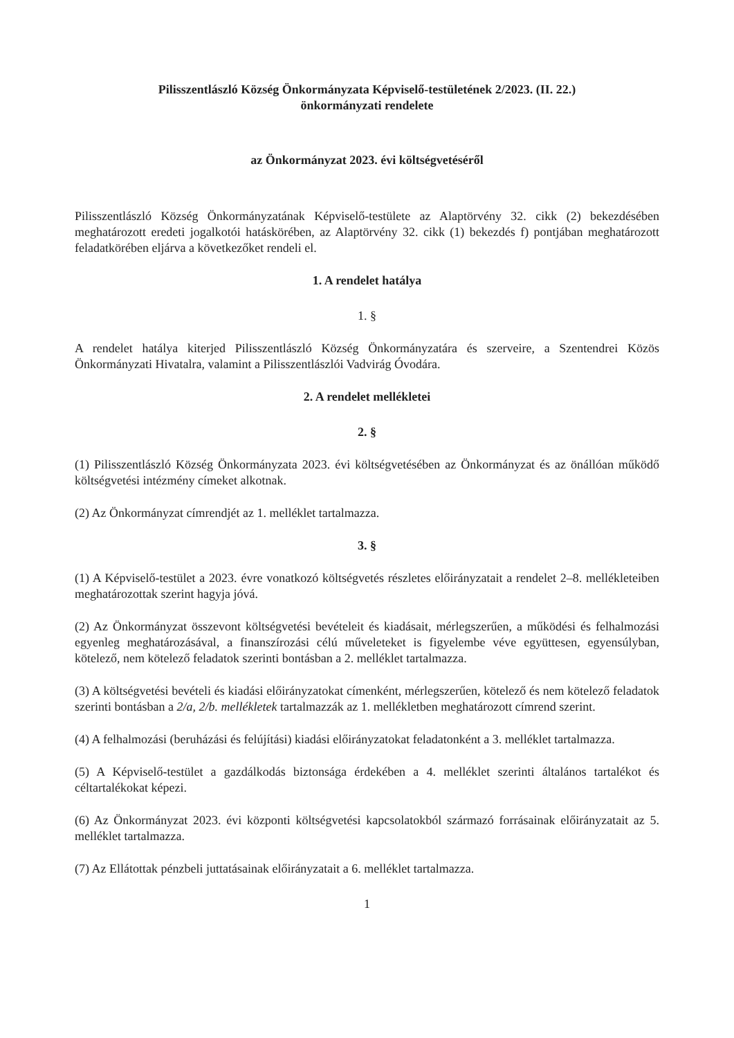Pilisszentlászló Község Önkormányzata Képviselő-testületének 2/2023. (II. 22.)
önkormányzati rendelete
az Önkormányzat 2023. évi költségvetéséről
Pilisszentlászló Község Önkormányzatának Képviselő-testülete az Alaptörvény 32. cikk (2) bekezdésében meghatározott eredeti jogalkotói hatáskörében, az Alaptörvény 32. cikk (1) bekezdés f) pontjában meghatározott feladatkörében eljárva a következőket rendeli el.
1. A rendelet hatálya
1. §
A rendelet hatálya kiterjed Pilisszentlászló Község Önkormányzatára és szerveire, a Szentendrei Közös Önkormányzati Hivatalra, valamint a Pilisszentlászlói Vadvirág Óvodára.
2. A rendelet mellékletei
2. §
(1) Pilisszentlászló Község Önkormányzata 2023. évi költségvetésében az Önkormányzat és az önállóan működő költségvetési intézmény címeket alkotnak.
(2) Az Önkormányzat címrendjét az 1. melléklet tartalmazza.
3. §
(1) A Képviselő-testület a 2023. évre vonatkozó költségvetés részletes előirányzatait a rendelet 2–8. mellékleteiben meghatározottak szerint hagyja jóvá.
(2) Az Önkormányzat összevont költségvetési bevételeit és kiadásait, mérlegszerűen, a működési és felhalmozási egyenleg meghatározásával, a finanszírozási célú műveleteket is figyelembe véve együttesen, egyensúlyban, kötelező, nem kötelező feladatok szerinti bontásban a 2. melléklet tartalmazza.
(3) A költségvetési bevételi és kiadási előirányzatokat címenként, mérlegszerűen, kötelező és nem kötelező feladatok szerinti bontásban a 2/a, 2/b. mellékletek tartalmazzák az 1. mellékletben meghatározott címrend szerint.
(4) A felhalmozási (beruházási és felújítási) kiadási előirányzatokat feladatonként a 3. melléklet tartalmazza.
(5) A Képviselő-testület a gazdálkodás biztonsága érdekében a 4. melléklet szerinti általános tartalékot és céltartalékokat képezi.
(6) Az Önkormányzat 2023. évi központi költségvetési kapcsolatokból származó forrásainak előirányzatait az 5. melléklet tartalmazza.
(7) Az Ellátottak pénzbeli juttatásainak előirányzatait a 6. melléklet tartalmazza.
1